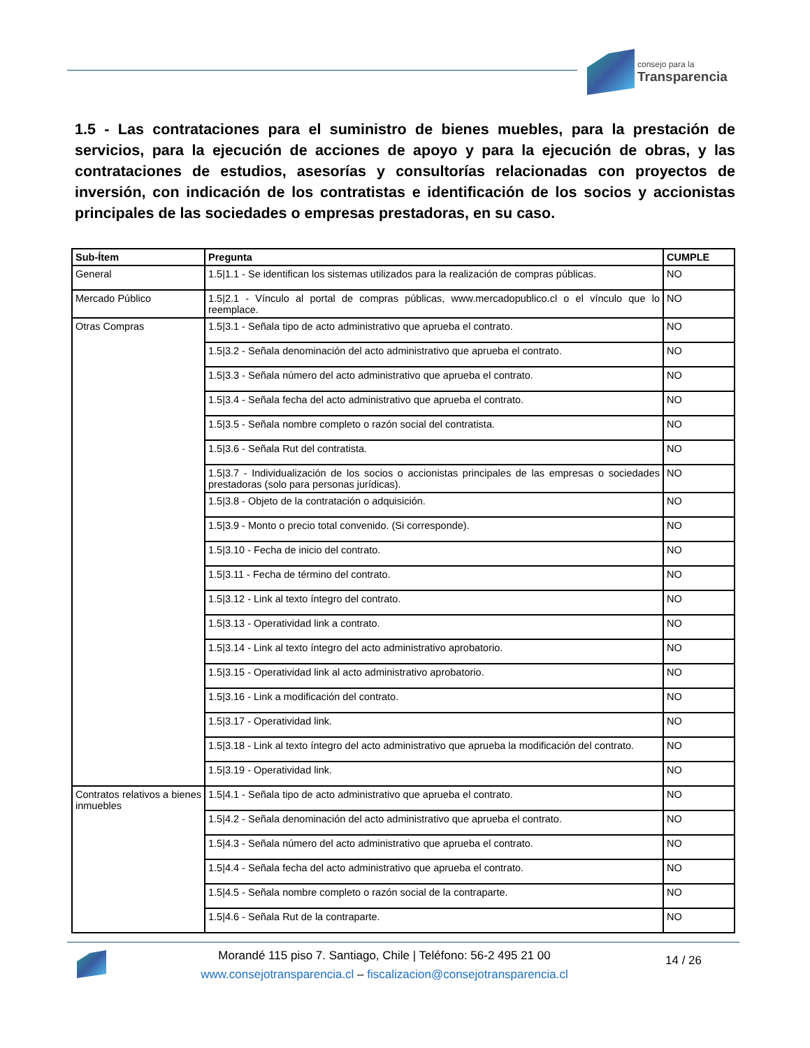consejo para la
Transparencia
1.5 - Las contrataciones para el suministro de bienes muebles, para la prestación de servicios, para la ejecución de acciones de apoyo y para la ejecución de obras, y las contrataciones de estudios, asesorías y consultorías relacionadas con proyectos de inversión, con indicación de los contratistas e identificación de los socios y accionistas principales de las sociedades o empresas prestadoras, en su caso.
| Sub-Ítem | Pregunta | CUMPLE |
| --- | --- | --- |
| General | 1.5/1.1 - Se identifican los sistemas utilizados para la realización de compras públicas. | NO |
| Mercado Público | 1.5/2.1 - Vínculo al portal de compras públicas, www.mercadopublico.cl o el vínculo que lo reemplace. | NO |
| Otras Compras | 1.5/3.1 - Señala tipo de acto administrativo que aprueba el contrato. | NO |
| | 1.5/3.2 - Señala denominación del acto administrativo que aprueba el contrato. | NO |
| | 1.5/3.3 - Señala número del acto administrativo que aprueba el contrato. | NO |
| | 1.5/3.4 - Señala fecha del acto administrativo que aprueba el contrato. | NO |
| | 1.5/3.5 - Señala nombre completo o razón social del contratista. | NO |
| | 1.5/3.6 - Señala Rut del contratista. | NO |
| | 1.5/3.7 - Individualización de los socios o accionistas principales de las empresas o sociedades prestadoras (solo para personas jurídicas). | NO |
| | 1.5/3.8 - Objeto de la contratación o adquisición. | NO |
| | 1.5/3.9 - Monto o precio total convenido. (Si corresponde). | NO |
| | 1.5/3.10 - Fecha de inicio del contrato. | NO |
| | 1.5/3.11 - Fecha de término del contrato. | NO |
| | 1.5/3.12 - Link al texto íntegro del contrato. | NO |
| | 1.5/3.13 - Operatividad link a contrato. | NO |
| | 1.5/3.14 - Link al texto íntegro del acto administrativo aprobatorio. | NO |
| | 1.5/3.15 - Operatividad link al acto administrativo aprobatorio. | NO |
| | 1.5/3.16 - Link a modificación del contrato. | NO |
| | 1.5/3.17 - Operatividad link. | NO |
| | 1.5/3.18 - Link al texto íntegro del acto administrativo que aprueba la modificación del contrato. | NO |
| | 1.5/3.19 - Operatividad link. | NO |
| Contratos relativos a bienes inmuebles | 1.5/4.1 - Señala tipo de acto administrativo que aprueba el contrato. | NO |
| | 1.5/4.2 - Señala denominación del acto administrativo que aprueba el contrato. | NO |
| | 1.5/4.3 - Señala número del acto administrativo que aprueba el contrato. | NO |
| | 1.5/4.4 - Señala fecha del acto administrativo que aprueba el contrato. | NO |
| | 1.5/4.5 - Señala nombre completo o razón social de la contraparte. | NO |
| | 1.5/4.6 - Señala Rut de la contraparte. | NO |
Morandé 115 piso 7. Santiago, Chile | Teléfono: 56-2 495 21 00
www.consejotransparencia.cl – fiscalizacion@consejotransparencia.cl
14 / 26